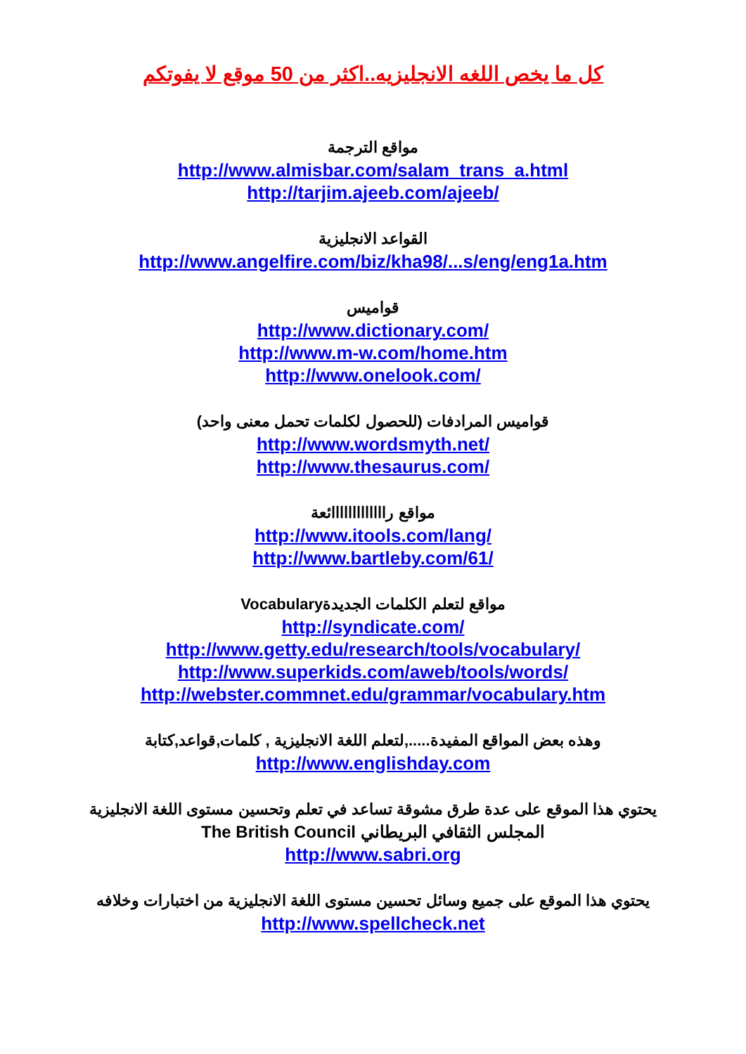كل ما يخص اللغه الانجليزيه..اكثر من 50 موقع لا يفوتكم
مواقع الترجمة
http://www.almisbar.com/salam_trans_a.html
http://tarjim.ajeeb.com/ajeeb/
القواعد الانجليزية
http://www.angelfire.com/biz/kha98/...s/eng/eng1a.htm
قواميس
http://www.dictionary.com/
http://www.m-w.com/home.htm
http://www.onelook.com/
قواميس المرادفات (للحصول لكلمات تحمل معنى واحد)
http://www.wordsmyth.net/
http://www.thesaurus.com/
مواقع رااااااااااااائعة
http://www.itools.com/lang/
http://www.bartleby.com/61/
مواقع لتعلم الكلمات الجديدةVocabulary
http://syndicate.com/
http://www.getty.edu/research/tools/vocabulary/
http://www.superkids.com/aweb/tools/words/
http://webster.commnet.edu/grammar/vocabulary.htm
وهذه بعض المواقع المفيدة.....,لتعلم اللغة الانجليزية , كلمات,قواعد,كتابة
http://www.englishday.com
يحتوي هذا الموقع على عدة طرق مشوقة تساعد في تعلم وتحسين مستوى اللغة الانجليزية
المجلس الثقافي البريطاني The British Council
http://www.sabri.org
يحتوي هذا الموقع على جميع وسائل تحسين مستوى اللغة الانجليزية من اختبارات وخلافه
http://www.spellcheck.net